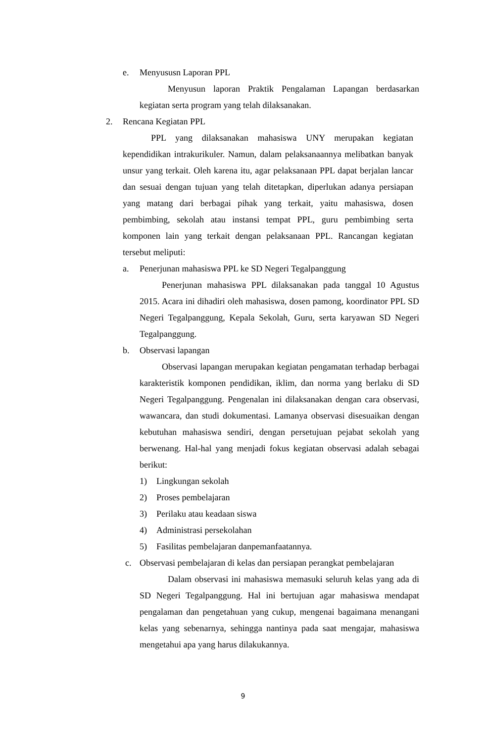e. Menyususn Laporan PPL
Menyusun laporan Praktik Pengalaman Lapangan berdasarkan kegiatan serta program yang telah dilaksanakan.
2. Rencana Kegiatan PPL
PPL yang dilaksanakan mahasiswa UNY merupakan kegiatan kependidikan intrakurikuler. Namun, dalam pelaksanaannya melibatkan banyak unsur yang terkait. Oleh karena itu, agar pelaksanaan PPL dapat berjalan lancar dan sesuai dengan tujuan yang telah ditetapkan, diperlukan adanya persiapan yang matang dari berbagai pihak yang terkait, yaitu mahasiswa, dosen pembimbing, sekolah atau instansi tempat PPL, guru pembimbing serta komponen lain yang terkait dengan pelaksanaan PPL. Rancangan kegiatan tersebut meliputi:
a. Penerjunan mahasiswa PPL ke SD Negeri Tegalpanggung
Penerjunan mahasiswa PPL dilaksanakan pada tanggal 10 Agustus 2015. Acara ini dihadiri oleh mahasiswa, dosen pamong, koordinator PPL SD Negeri Tegalpanggung, Kepala Sekolah, Guru, serta karyawan SD Negeri Tegalpanggung.
b. Observasi lapangan
Observasi lapangan merupakan kegiatan pengamatan terhadap berbagai karakteristik komponen pendidikan, iklim, dan norma yang berlaku di SD Negeri Tegalpanggung. Pengenalan ini dilaksanakan dengan cara observasi, wawancara, dan studi dokumentasi. Lamanya observasi disesuaikan dengan kebutuhan mahasiswa sendiri, dengan persetujuan pejabat sekolah yang berwenang. Hal-hal yang menjadi fokus kegiatan observasi adalah sebagai berikut:
1) Lingkungan sekolah
2) Proses pembelajaran
3) Perilaku atau keadaan siswa
4) Administrasi persekolahan
5) Fasilitas pembelajaran danpemanfaatannya.
c. Observasi pembelajaran di kelas dan persiapan perangkat pembelajaran
Dalam observasi ini mahasiswa memasuki seluruh kelas yang ada di SD Negeri Tegalpanggung. Hal ini bertujuan agar mahasiswa mendapat pengalaman dan pengetahuan yang cukup, mengenai bagaimana menangani kelas yang sebenarnya, sehingga nantinya pada saat mengajar, mahasiswa mengetahui apa yang harus dilakukannya.
9